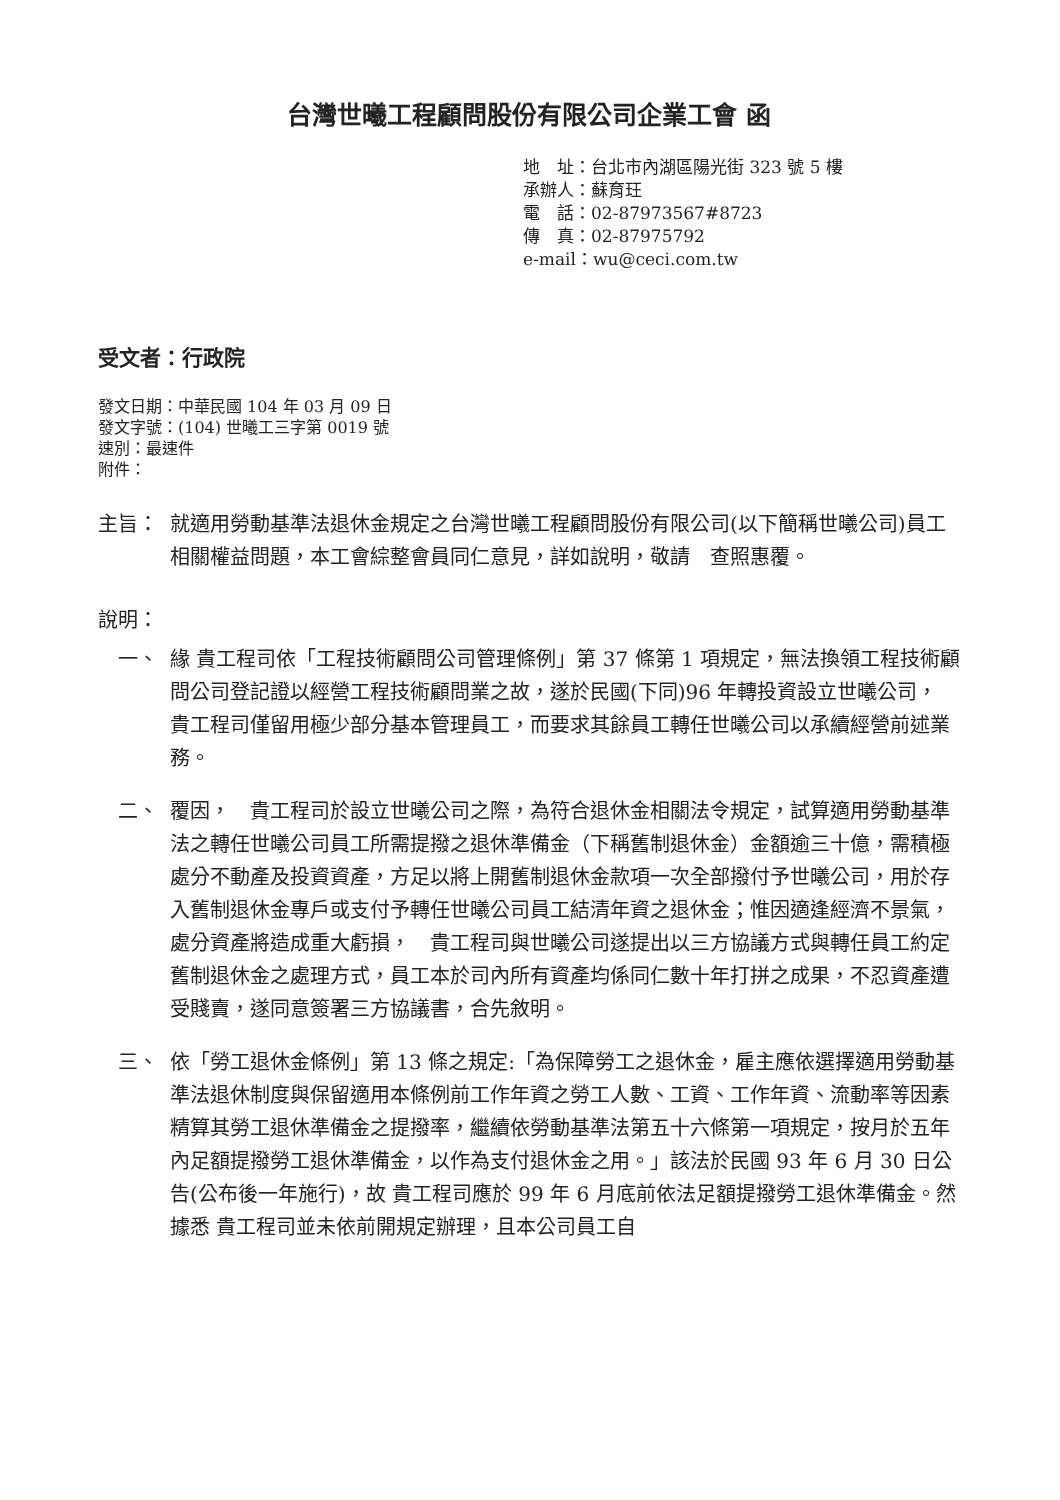台灣世曦工程顧問股份有限公司企業工會 函
地　址：台北市內湖區陽光街 323 號 5 樓
承辦人：蘇育玨
電　話：02-87973567#8723
傳　真：02-87975792
e-mail：wu@ceci.com.tw
受文者：行政院
發文日期：中華民國 104 年 03 月 09 日
發文字號：(104) 世曦工三字第 0019 號
速別：最速件
附件：
主旨： 就適用勞動基準法退休金規定之台灣世曦工程顧問股份有限公司(以下簡稱世曦公司)員工相關權益問題，本工會綜整會員同仁意見，詳如說明，敬請　查照惠覆。
說明：
一、 緣 貴工程司依「工程技術顧問公司管理條例」第 37 條第 1 項規定，無法換領工程技術顧問公司登記證以經營工程技術顧問業之故，遂於民國(下同)96 年轉投資設立世曦公司，　貴工程司僅留用極少部分基本管理員工，而要求其餘員工轉任世曦公司以承續經營前述業務。
二、 覆因，　貴工程司於設立世曦公司之際，為符合退休金相關法令規定，試算適用勞動基準法之轉任世曦公司員工所需提撥之退休準備金（下稱舊制退休金）金額逾三十億，需積極處分不動產及投資資產，方足以將上開舊制退休金款項一次全部撥付予世曦公司，用於存入舊制退休金專戶或支付予轉任世曦公司員工結清年資之退休金；惟因適逢經濟不景氣，處分資產將造成重大虧損，　貴工程司與世曦公司遂提出以三方協議方式與轉任員工約定舊制退休金之處理方式，員工本於司內所有資產均係同仁數十年打拼之成果，不忍資產遭受賤賣，遂同意簽署三方協議書，合先敘明。
三、 依「勞工退休金條例」第 13 條之規定:「為保障勞工之退休金，雇主應依選擇適用勞動基準法退休制度與保留適用本條例前工作年資之勞工人數、工資、工作年資、流動率等因素精算其勞工退休準備金之提撥率，繼續依勞動基準法第五十六條第一項規定，按月於五年內足額提撥勞工退休準備金，以作為支付退休金之用。」該法於民國 93 年 6 月 30 日公告(公布後一年施行)，故 貴工程司應於 99 年 6 月底前依法足額提撥勞工退休準備金。然據悉 貴工程司並未依前開規定辦理，且本公司員工自